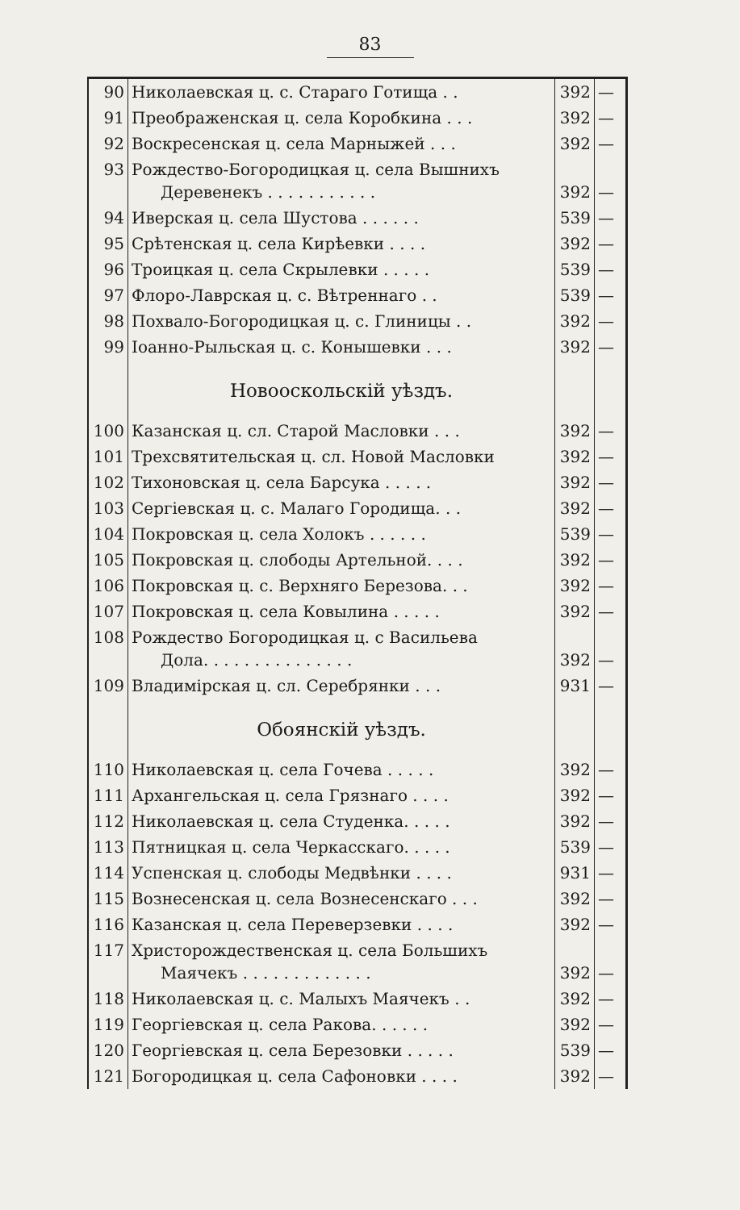83
| 90 | Николаевская ц. с. Стараго Готища . . | 392 | — |
| 91 | Преображенская ц. села Коробкина . . . | 392 | — |
| 92 | Воскресенская ц. села Марныжей . . . | 392 | — |
| 93 | Рождество-Богородицкая ц. села Вышнихъ Деревенекъ . . . . . . . . . . . | 392 | — |
| 94 | Иверская ц. села Шустова . . . . . . | 539 | — |
| 95 | Срѣтенская ц. села Кирѣевки . . . . | 392 | — |
| 96 | Троицкая ц. села Скрылевки . . . . . | 539 | — |
| 97 | Флоро-Лаврская ц. с. Вѣтреннаго . . | 539 | — |
| 98 | Похвало-Богородицкая ц. с. Глиницы . . | 392 | — |
| 99 | Іоанно-Рыльская ц. с. Конышевки . . . | 392 | — |
| | Новооскольскій уѣздъ. | | |
| 100 | Казанская ц. сл. Старой Масловки . . . | 392 | — |
| 101 | Трехсвятительская ц. сл. Новой Масловки | 392 | — |
| 102 | Тихоновская ц. села Барсука . . . . . | 392 | — |
| 103 | Сергіевская ц. с. Малаго Городища. . . | 392 | — |
| 104 | Покровская ц. села Холокъ . . . . . . | 539 | — |
| 105 | Покровская ц. слободы Артельной. . . . | 392 | — |
| 106 | Покровская ц. с. Верхняго Березова. . . | 392 | — |
| 107 | Покровская ц. села Ковылина . . . . . | 392 | — |
| 108 | Рождество Богородицкая ц. с Васильева Дола. . . . . . . . . . . . . . . | 392 | — |
| 109 | Владимірская ц. сл. Серебрянки . . . | 931 | — |
| | Обоянскій уѣздъ. | | |
| 110 | Николаевская ц. села Гочева . . . . . | 392 | — |
| 111 | Архангельская ц. села Грязнаго . . . . | 392 | — |
| 112 | Николаевская ц. села Студенка. . . . . | 392 | — |
| 113 | Пятницкая ц. села Черкасскаго. . . . . | 539 | — |
| 114 | Успенская ц. слободы Медвѣнки . . . . | 931 | — |
| 115 | Вознесенская ц. села Вознесенскаго . . . | 392 | — |
| 116 | Казанская ц. села Переверзевки . . . . | 392 | — |
| 117 | Христорождественская ц. села Большихъ Маячекъ . . . . . . . . . . . . . | 392 | — |
| 118 | Николаевская ц. с. Малыхъ Маячекъ . . | 392 | — |
| 119 | Георгіевская ц. села Ракова. . . . . . | 392 | — |
| 120 | Георгіевская ц. села Березовки . . . . . | 539 | — |
| 121 | Богородицкая ц. села Сафоновки . . . . | 392 | — |